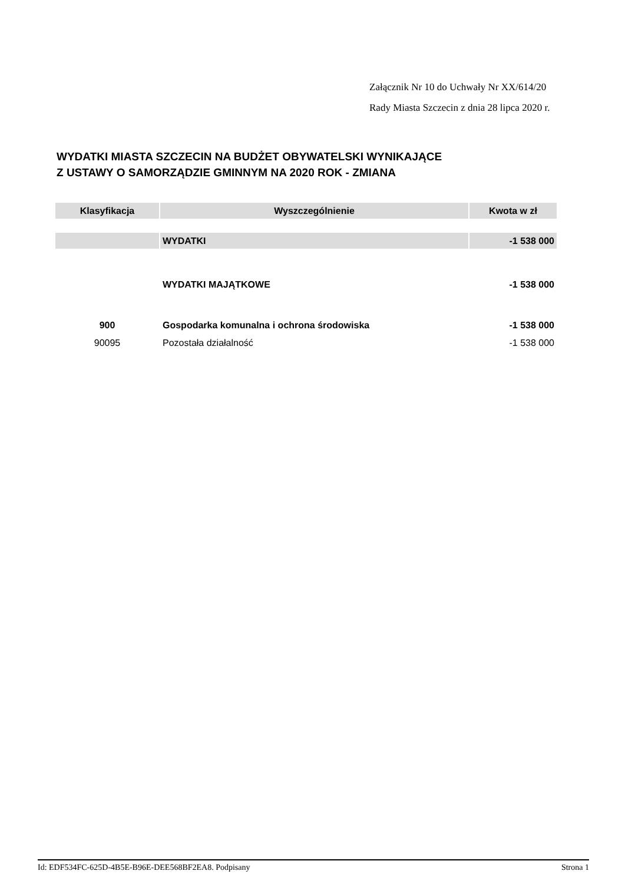Załącznik Nr 10 do Uchwały Nr XX/614/20
Rady Miasta Szczecin z dnia 28 lipca 2020 r.
WYDATKI MIASTA SZCZECIN NA BUDŻET OBYWATELSKI WYNIKAJĄCE
Z USTAWY O SAMORZĄDZIE GMINNYM NA 2020 ROK - ZMIANA
| Klasyfikacja | Wyszczególnienie | Kwota w zł |
| --- | --- | --- |
| | WYDATKI | -1 538 000 |
| | WYDATKI MAJĄTKOWE | -1 538 000 |
| 900 | Gospodarka komunalna i ochrona środowiska | -1 538 000 |
| 90095 | Pozostała działalność | -1 538 000 |
Id: EDF534FC-625D-4B5E-B96E-DEE568BF2EA8. Podpisany Strona 1